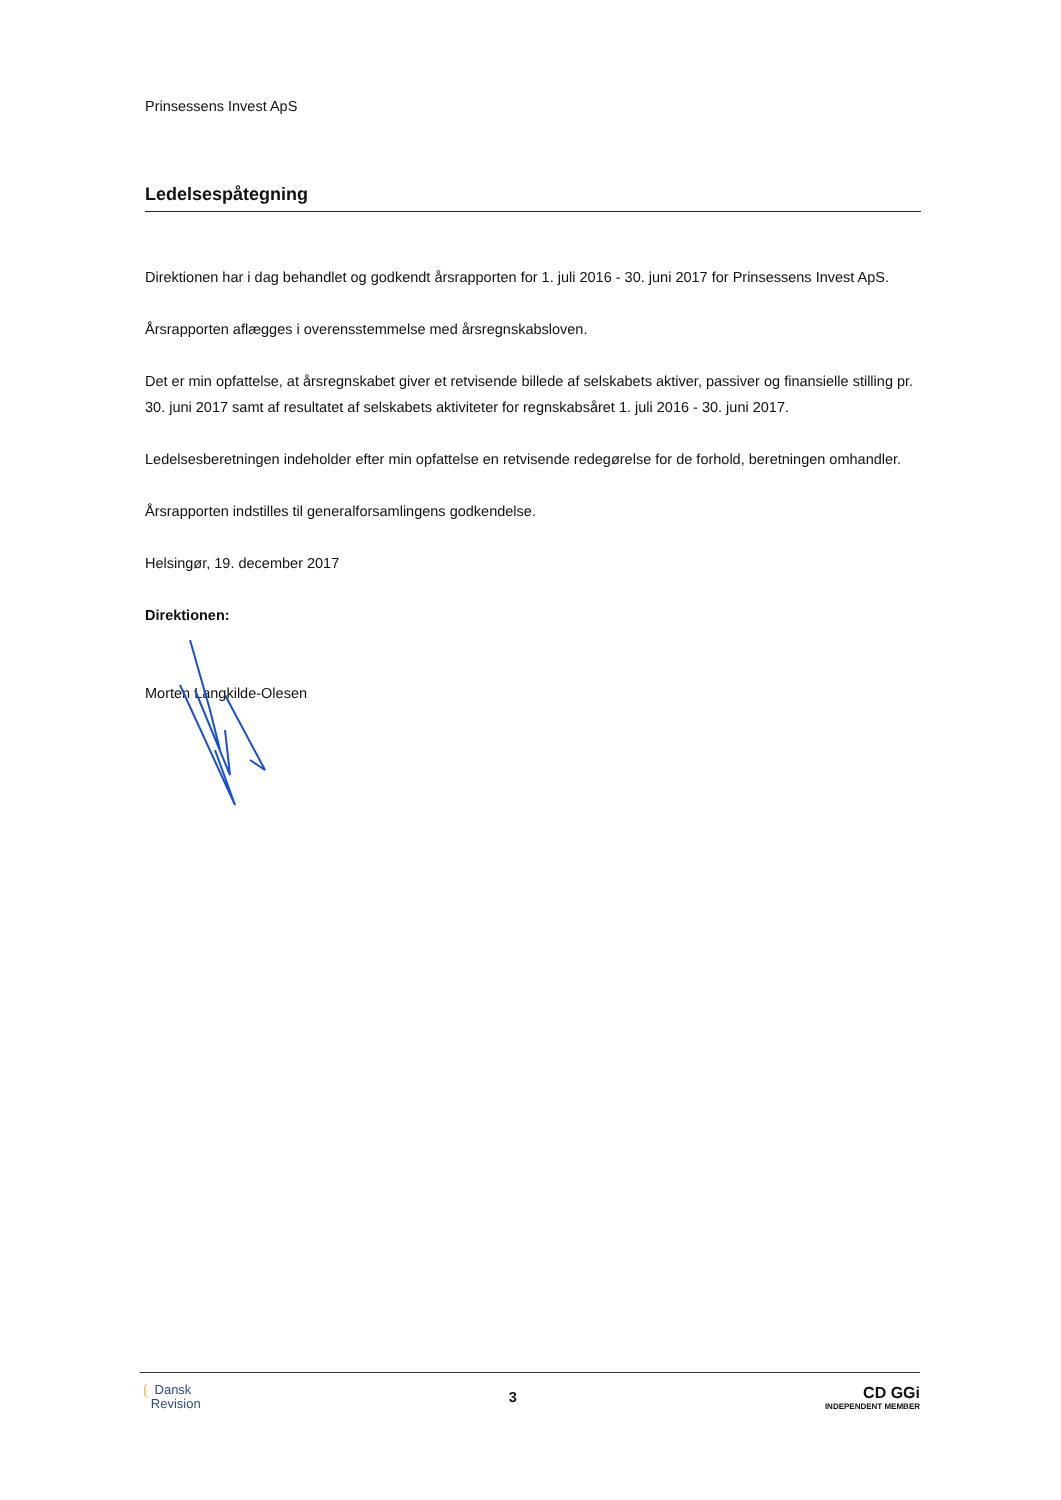Prinsessens Invest ApS
Ledelsespåtegning
Direktionen har i dag behandlet og godkendt årsrapporten for 1. juli 2016 - 30. juni 2017 for Prinsessens Invest ApS.
Årsrapporten aflægges i overensstemmelse med årsregnskabsloven.
Det er min opfattelse, at årsregnskabet giver et retvisende billede af selskabets aktiver, passiver og finansielle stilling pr. 30. juni 2017 samt af resultatet af selskabets aktiviteter for regnskabsåret 1. juli 2016 - 30. juni 2017.
Ledelsesberetningen indeholder efter min opfattelse en retvisende redegørelse for de forhold, beretningen omhandler.
Årsrapporten indstilles til generalforsamlingens godkendelse.
Helsingør, 19. december 2017
Direktionen:
Morten Langkilde-Olesen
❲ Dansk
Revision
3 CD GGi
INDEPENDENT MEMBER